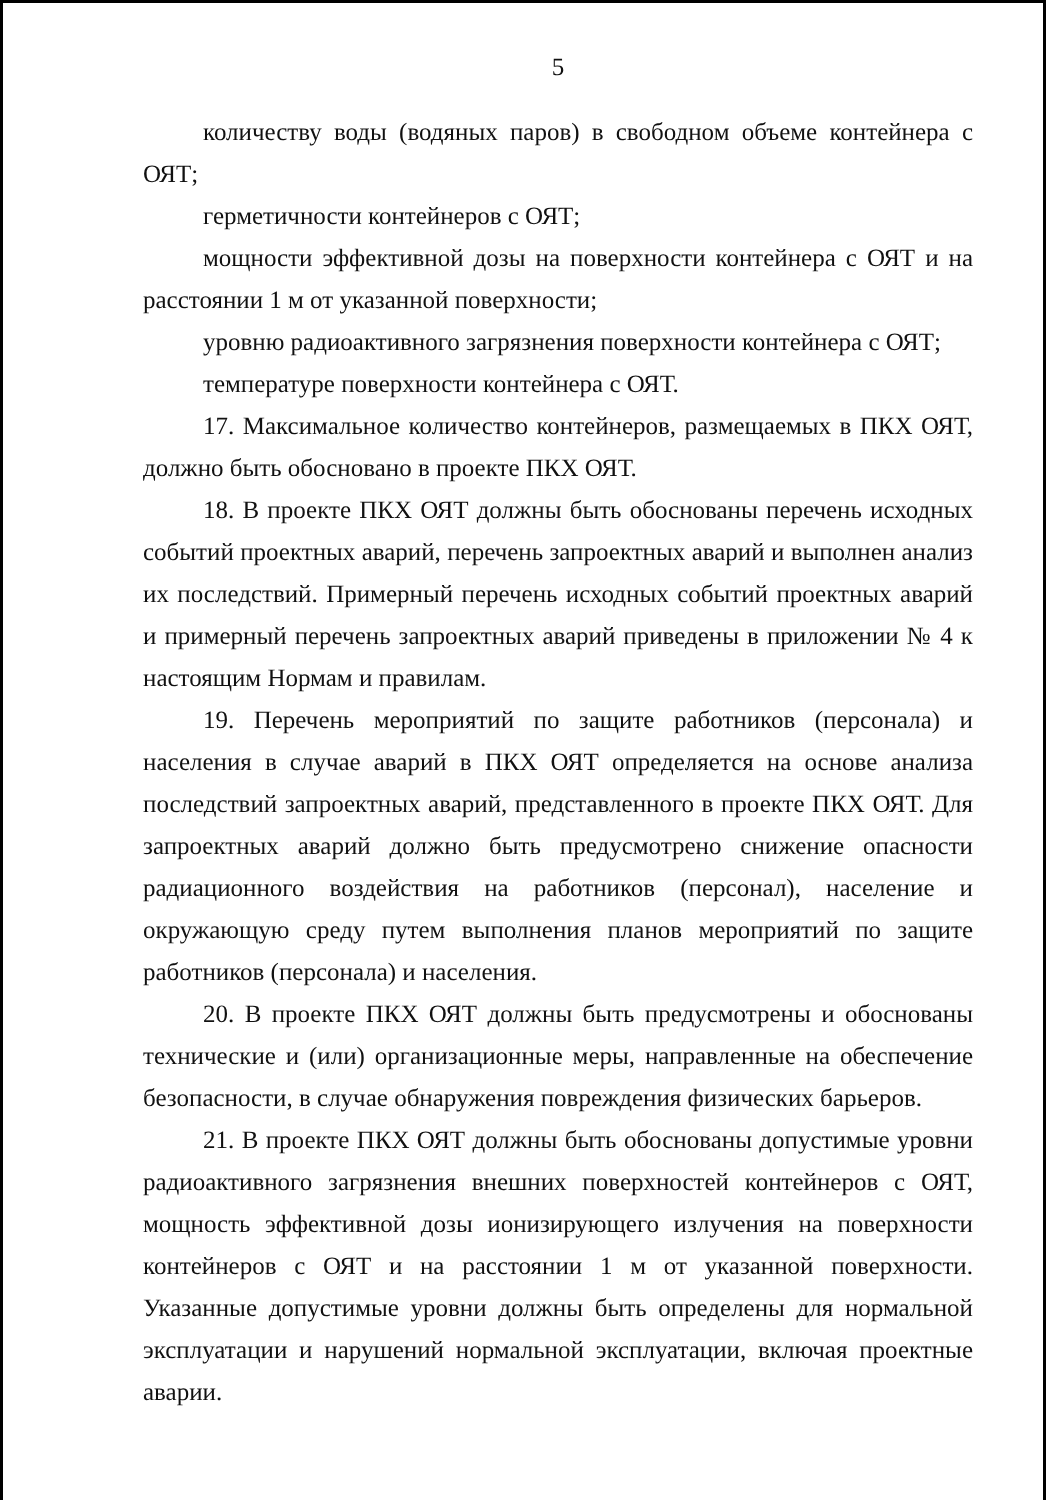5
количеству воды (водяных паров) в свободном объеме контейнера с ОЯТ;
герметичности контейнеров с ОЯТ;
мощности эффективной дозы на поверхности контейнера с ОЯТ и на расстоянии 1 м от указанной поверхности;
уровню радиоактивного загрязнения поверхности контейнера с ОЯТ;
температуре поверхности контейнера с ОЯТ.
17. Максимальное количество контейнеров, размещаемых в ПКХ ОЯТ, должно быть обосновано в проекте ПКХ ОЯТ.
18. В проекте ПКХ ОЯТ должны быть обоснованы перечень исходных событий проектных аварий, перечень запроектных аварий и выполнен анализ их последствий. Примерный перечень исходных событий проектных аварий и примерный перечень запроектных аварий приведены в приложении № 4 к настоящим Нормам и правилам.
19. Перечень мероприятий по защите работников (персонала) и населения в случае аварий в ПКХ ОЯТ определяется на основе анализа последствий запроектных аварий, представленного в проекте ПКХ ОЯТ. Для запроектных аварий должно быть предусмотрено снижение опасности радиационного воздействия на работников (персонал), население и окружающую среду путем выполнения планов мероприятий по защите работников (персонала) и населения.
20. В проекте ПКХ ОЯТ должны быть предусмотрены и обоснованы технические и (или) организационные меры, направленные на обеспечение безопасности, в случае обнаружения повреждения физических барьеров.
21. В проекте ПКХ ОЯТ должны быть обоснованы допустимые уровни радиоактивного загрязнения внешних поверхностей контейнеров с ОЯТ, мощность эффективной дозы ионизирующего излучения на поверхности контейнеров с ОЯТ и на расстоянии 1 м от указанной поверхности. Указанные допустимые уровни должны быть определены для нормальной эксплуатации и нарушений нормальной эксплуатации, включая проектные аварии.